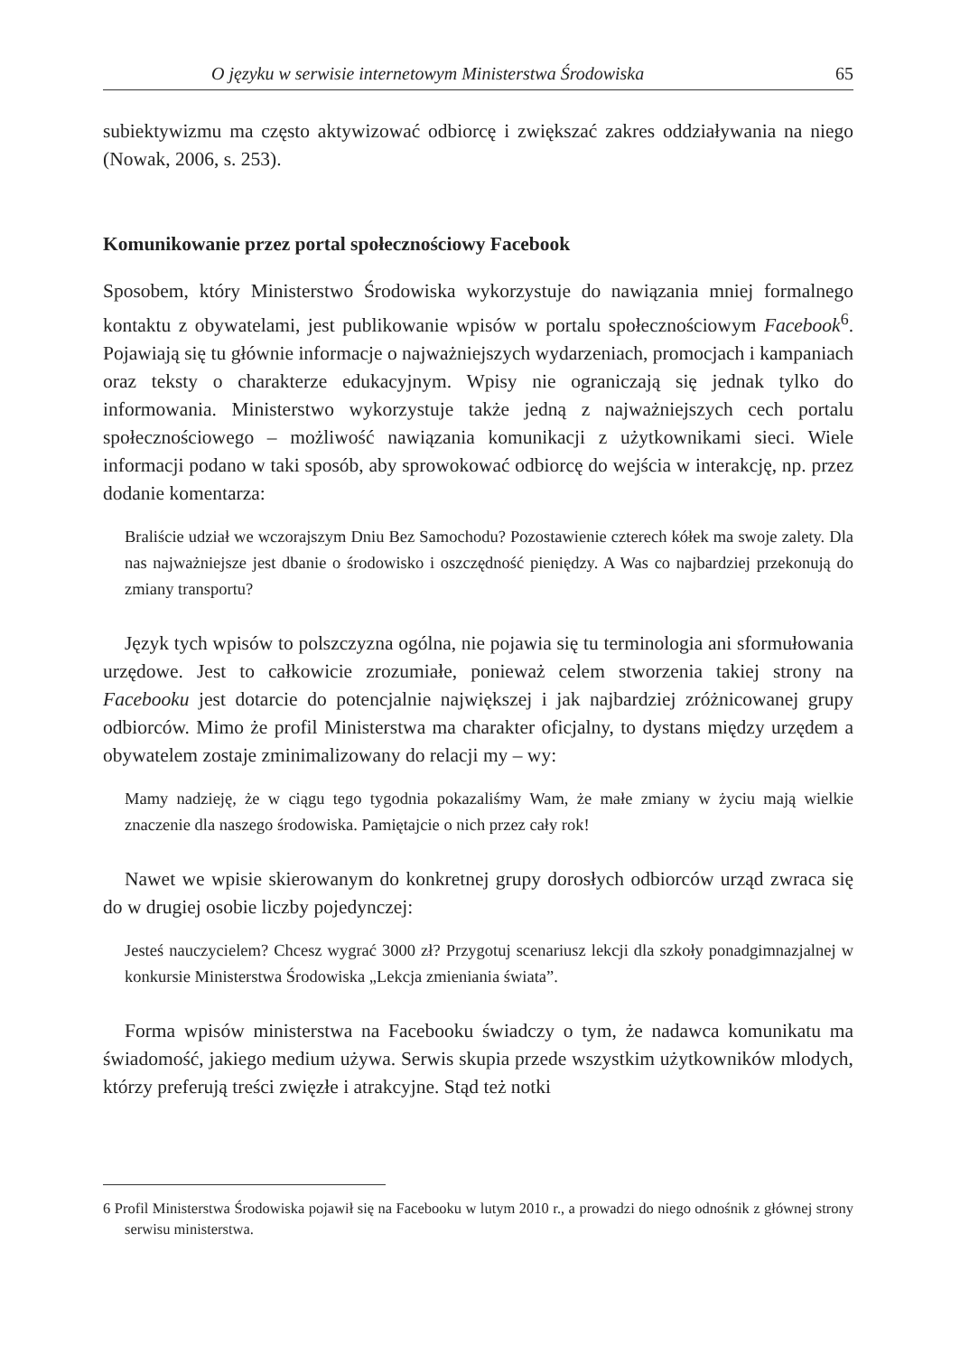O języku w serwisie internetowym Ministerstwa Środowiska 65
subiektywizmu ma często aktywizować odbiorcę i zwiększać zakres oddziaływania na niego (Nowak, 2006, s. 253).
Komunikowanie przez portal społecznościowy Facebook
Sposobem, który Ministerstwo Środowiska wykorzystuje do nawiązania mniej formalnego kontaktu z obywatelami, jest publikowanie wpisów w portalu społecznościowym Facebook<sup>6</sup>. Pojawiają się tu głównie informacje o najważniejszych wydarzeniach, promocjach i kampaniach oraz teksty o charakterze edukacyjnym. Wpisy nie ograniczają się jednak tylko do informowania. Ministerstwo wykorzystuje także jedną z najważniejszych cech portalu społecznościowego – możliwość nawiązania komunikacji z użytkownikami sieci. Wiele informacji podano w taki sposób, aby sprowokować odbiorcę do wejścia w interakcję, np. przez dodanie komentarza:
Braliście udział we wczorajszym Dniu Bez Samochodu? Pozostawienie czterech kółek ma swoje zalety. Dla nas najważniejsze jest dbanie o środowisko i oszczędność pieniędzy. A Was co najbardziej przekonują do zmiany transportu?
Język tych wpisów to polszczyzna ogólna, nie pojawia się tu terminologia ani sformułowania urzędowe. Jest to całkowicie zrozumiałe, ponieważ celem stworzenia takiej strony na Facebooku jest dotarcie do potencjalnie największej i jak najbardziej zróżnicowanej grupy odbiorców. Mimo że profil Ministerstwa ma charakter oficjalny, to dystans między urzędem a obywatelem zostaje zminimalizowany do relacji my – wy:
Mamy nadzieję, że w ciągu tego tygodnia pokazaliśmy Wam, że małe zmiany w życiu mają wielkie znaczenie dla naszego środowiska. Pamiętajcie o nich przez cały rok!
Nawet we wpisie skierowanym do konkretnej grupy dorosłych odbiorców urząd zwraca się do w drugiej osobie liczby pojedynczej:
Jesteś nauczycielem? Chcesz wygrać 3000 zł? Przygotuj scenariusz lekcji dla szkoły ponadgimnazjalnej w konkursie Ministerstwa Środowiska „Lekcja zmieniania świata”.
Forma wpisów ministerstwa na Facebooku świadczy o tym, że nadawca komunikatu ma świadomość, jakiego medium używa. Serwis skupia przede wszystkim użytkowników mlodych, którzy preferują treści zwięzłe i atrakcyjne. Stąd też notki
6 Profil Ministerstwa Środowiska pojawił się na Facebooku w lutym 2010 r., a prowadzi do niego odnośnik z głównej strony serwisu ministerstwa.